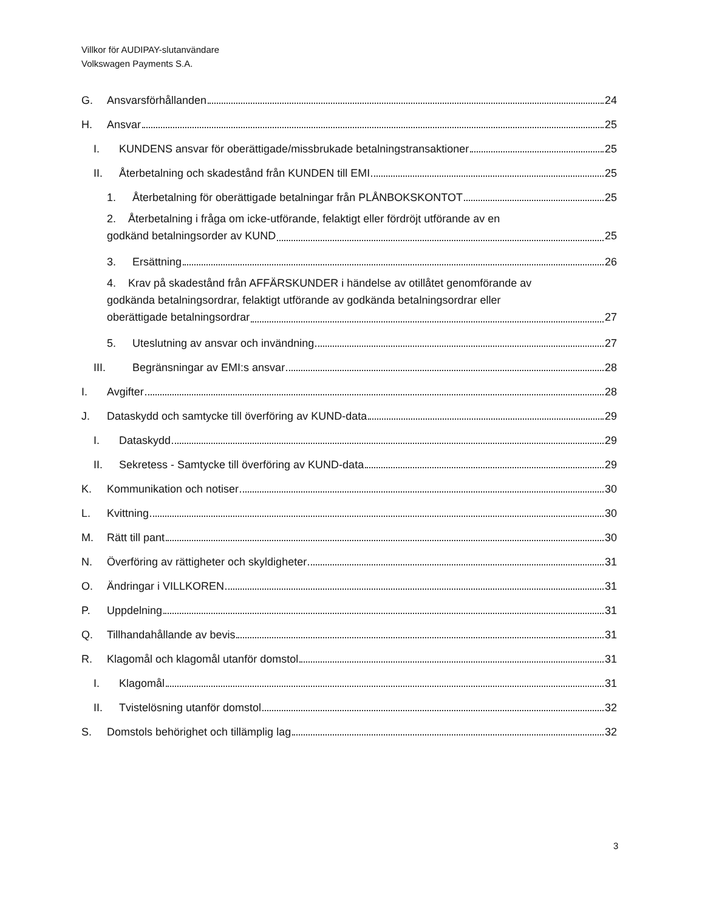Villkor för AUDIPAY-slutanvändare
Volkswagen Payments S.A.
G. Ansvarsförhållanden 24
H. Ansvar 25
I. KUNDENS ansvar för oberättigade/missbrukade betalningstransaktioner 25
II. Återbetalning och skadestånd från KUNDEN till EMI 25
1. Återbetalning för oberättigade betalningar från PLÅNBOKSKONTOT 25
2. Återbetalning i fråga om icke-utförande, felaktigt eller fördröjt utförande av en
godkänd betalningsorder av KUND 25
3. Ersättning 26
4. Krav på skadestånd från AFFÄRSKUNDER i händelse av otillåtet genomförande av
godkända betalningsordrar, felaktigt utförande av godkända betalningsordrar eller
oberättigade betalningsordrar 27
5. Uteslutning av ansvar och invändning 27
III. Begränsningar av EMI:s ansvar 28
I. Avgifter 28
J. Dataskydd och samtycke till överföring av KUND-data 29
I. Dataskydd 29
II. Sekretess - Samtycke till överföring av KUND-data 29
K. Kommunikation och notiser 30
L. Kvittning 30
M. Rätt till pant 30
N. Överföring av rättigheter och skyldigheter 31
O. Ändringar i VILLKOREN 31
P. Uppdelning 31
Q. Tillhandahållande av bevis 31
R. Klagomål och klagomål utanför domstol 31
I. Klagomål 31
II. Tvistelösning utanför domstol 32
S. Domstols behörighet och tillämplig lag 32
3